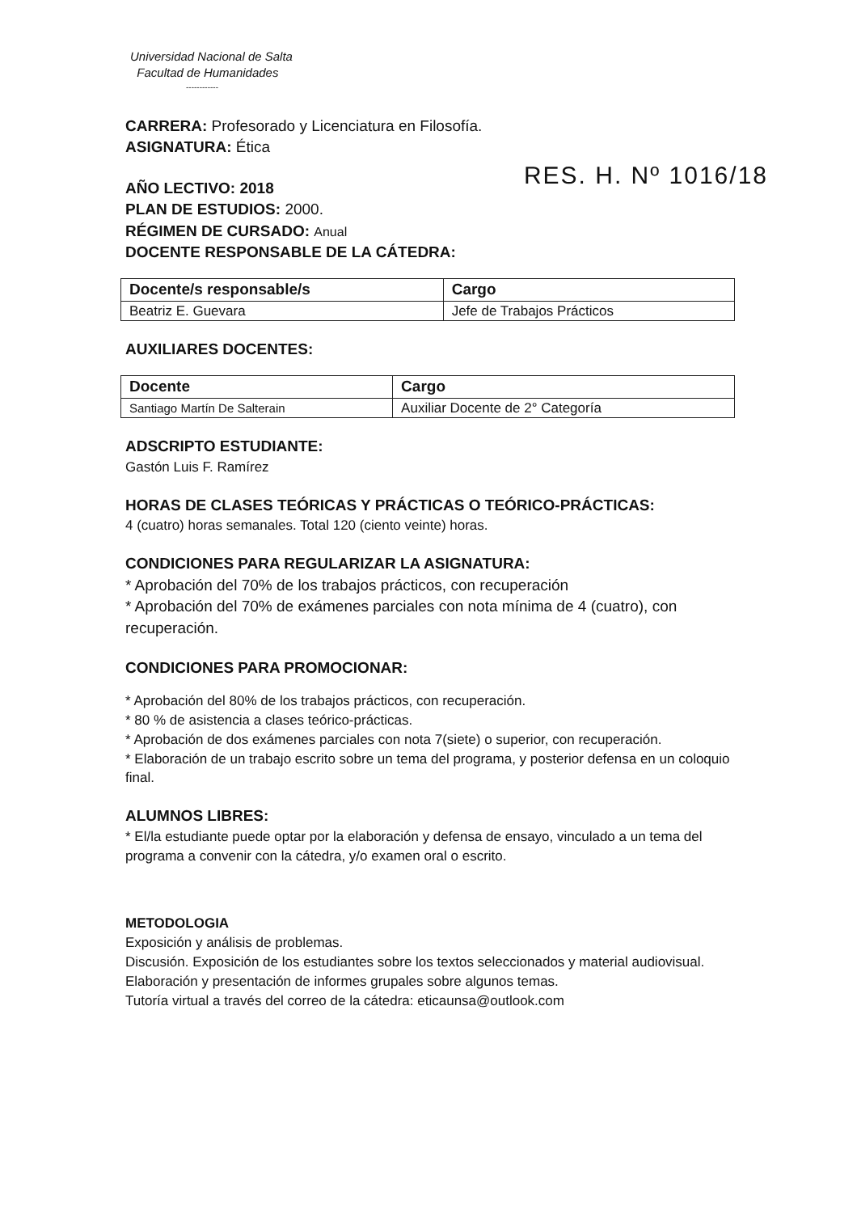Universidad Nacional de Salta
Facultad de Humanidades
------------
CARRERA: Profesorado y Licenciatura en Filosofía.
ASIGNATURA: Ética
RES. H. Nº 1016/18
AÑO LECTIVO: 2018
PLAN DE ESTUDIOS: 2000.
RÉGIMEN DE CURSADO: Anual
DOCENTE RESPONSABLE DE LA CÁTEDRA:
| Docente/s responsable/s | Cargo |
| --- | --- |
| Beatriz E. Guevara | Jefe de Trabajos Prácticos |
AUXILIARES DOCENTES:
| Docente | Cargo |
| --- | --- |
| Santiago Martín De Salterain | Auxiliar Docente de 2° Categoría |
ADSCRIPTO ESTUDIANTE:
Gastón Luis F. Ramírez
HORAS DE CLASES TEÓRICAS Y PRÁCTICAS O TEÓRICO-PRÁCTICAS:
4 (cuatro) horas semanales. Total 120 (ciento veinte) horas.
CONDICIONES PARA REGULARIZAR LA ASIGNATURA:
* Aprobación del 70% de los trabajos prácticos, con recuperación
* Aprobación del 70% de exámenes parciales con nota mínima de 4 (cuatro), con recuperación.
CONDICIONES PARA PROMOCIONAR:
* Aprobación del 80% de los trabajos prácticos, con recuperación.
* 80 % de asistencia a clases teórico-prácticas.
* Aprobación de dos exámenes parciales con nota 7(siete) o superior, con recuperación.
* Elaboración de un trabajo escrito sobre un tema del programa, y posterior defensa en un coloquio final.
ALUMNOS LIBRES:
* El/la estudiante puede optar por la elaboración y defensa de ensayo, vinculado a un tema del programa a convenir con la cátedra, y/o examen oral o escrito.
METODOLOGIA
Exposición y análisis de problemas.
Discusión. Exposición de los estudiantes sobre los textos seleccionados y material audiovisual.
Elaboración y presentación de informes grupales sobre algunos temas.
Tutoría virtual a través del correo de la cátedra: eticaunsa@outlook.com